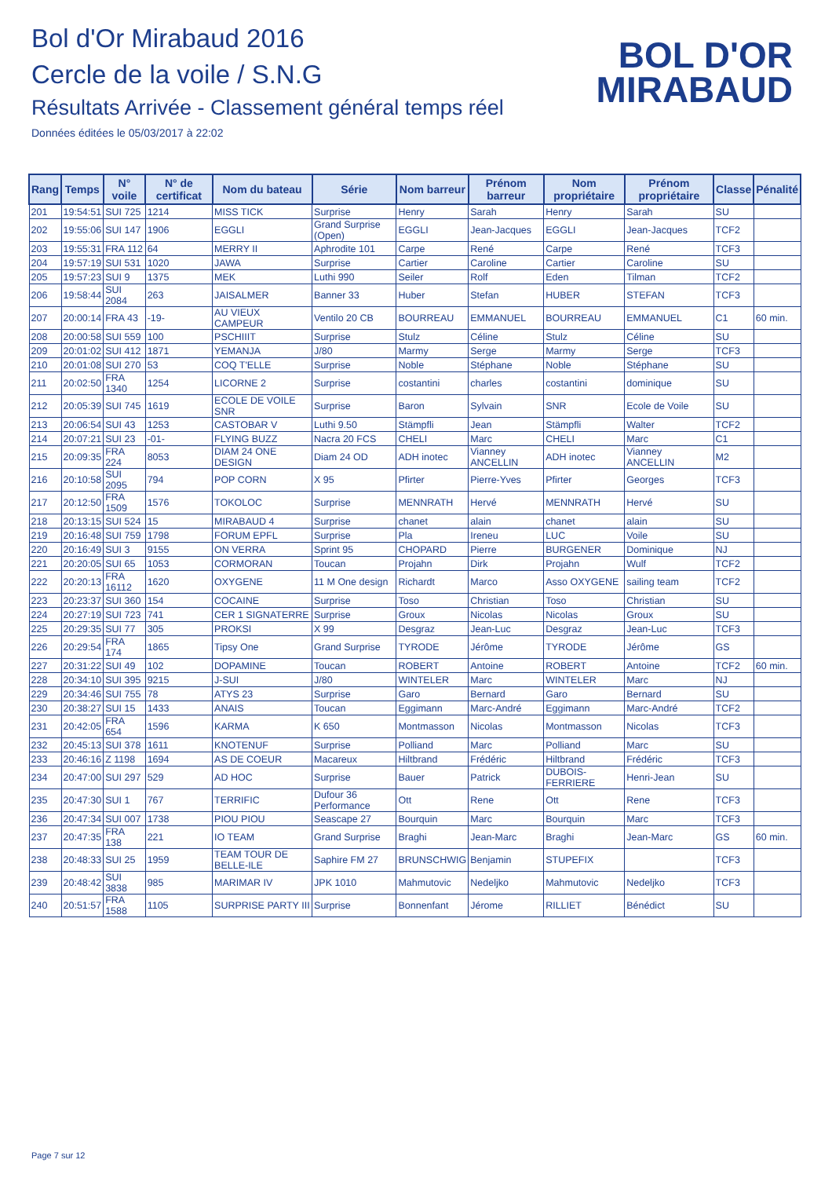Bol d'Or Mirabaud 2016
Cercle de la voile / S.N.G
Résultats Arrivée - Classement général temps réel
Données éditées le 05/03/2017 à 22:02
BOL D'OR
MIRABAUD
| Rang | Temps | N° voile | N° de certificat | Nom du bateau | Série | Nom barreur | Prénom barreur | Nom propriétaire | Prénom propriétaire | Classe | Pénalité |
| --- | --- | --- | --- | --- | --- | --- | --- | --- | --- | --- | --- |
| 201 | 19:54:51 | SUI 725 | 1214 | MISS TICK | Surprise | Henry | Sarah | Henry | Sarah | SU | |
| 202 | 19:55:06 | SUI 147 | 1906 | EGGLI | Grand Surprise (Open) | EGGLI | Jean-Jacques | EGGLI | Jean-Jacques | TCF2 | |
| 203 | 19:55:31 | FRA 112 | 64 | MERRY II | Aphrodite 101 | Carpe | René | Carpe | René | TCF3 | |
| 204 | 19:57:19 | SUI 531 | 1020 | JAWA | Surprise | Cartier | Caroline | Cartier | Caroline | SU | |
| 205 | 19:57:23 | SUI 9 | 1375 | MEK | Luthi 990 | Seiler | Rolf | Eden | Tilman | TCF2 | |
| 206 | 19:58:44 | SUI 2084 | 263 | JAISALMER | Banner 33 | Huber | Stefan | HUBER | STEFAN | TCF3 | |
| 207 | 20:00:14 | FRA 43 | -19- | AU VIEUX CAMPEUR | Ventilo 20 CB | BOURREAU | EMMANUEL | BOURREAU | EMMANUEL | C1 | 60 min. |
| 208 | 20:00:58 | SUI 559 | 100 | PSCHIIIT | Surprise | Stulz | Céline | Stulz | Céline | SU | |
| 209 | 20:01:02 | SUI 412 | 1871 | YEMANJA | J/80 | Marmy | Serge | Marmy | Serge | TCF3 | |
| 210 | 20:01:08 | SUI 270 | 53 | COQ T'ELLE | Surprise | Noble | Stéphane | Noble | Stéphane | SU | |
| 211 | 20:02:50 | FRA 1340 | 1254 | LICORNE 2 | Surprise | costantini | charles | costantini | dominique | SU | |
| 212 | 20:05:39 | SUI 745 | 1619 | ECOLE DE VOILE SNR | Surprise | Baron | Sylvain | SNR | Ecole de Voile | SU | |
| 213 | 20:06:54 | SUI 43 | 1253 | CASTOBAR V | Luthi 9.50 | Stämpfli | Jean | Stämpfli | Walter | TCF2 | |
| 214 | 20:07:21 | SUI 23 | -01- | FLYING BUZZ | Nacra 20 FCS | CHELI | Marc | CHELI | Marc | C1 | |
| 215 | 20:09:35 | FRA 224 | 8053 | DIAM 24 ONE DESIGN | Diam 24 OD | ADH inotec | Vianney ANCELLIN | ADH inotec | Vianney ANCELLIN | M2 | |
| 216 | 20:10:58 | SUI 2095 | 794 | POP CORN | X 95 | Pfirter | Pierre-Yves | Pfirter | Georges | TCF3 | |
| 217 | 20:12:50 | FRA 1509 | 1576 | TOKOLOC | Surprise | MENNRATH | Hervé | MENNRATH | Hervé | SU | |
| 218 | 20:13:15 | SUI 524 | 15 | MIRABAUD 4 | Surprise | chanet | alain | chanet | alain | SU | |
| 219 | 20:16:48 | SUI 759 | 1798 | FORUM EPFL | Surprise | Pla | Ireneu | LUC | Voile | SU | |
| 220 | 20:16:49 | SUI 3 | 9155 | ON VERRA | Sprint 95 | CHOPARD | Pierre | BURGENER | Dominique | NJ | |
| 221 | 20:20:05 | SUI 65 | 1053 | CORMORAN | Toucan | Projahn | Dirk | Projahn | Wulf | TCF2 | |
| 222 | 20:20:13 | FRA 16112 | 1620 | OXYGENE | 11 M One design | Richardt | Marco | Asso OXYGENE | sailing team | TCF2 | |
| 223 | 20:23:37 | SUI 360 | 154 | COCAINE | Surprise | Toso | Christian | Toso | Christian | SU | |
| 224 | 20:27:19 | SUI 723 | 741 | CER 1 SIGNATERRE | Surprise | Groux | Nicolas | Nicolas | Groux | SU | |
| 225 | 20:29:35 | SUI 77 | 305 | PROKSI | X 99 | Desgraz | Jean-Luc | Desgraz | Jean-Luc | TCF3 | |
| 226 | 20:29:54 | FRA 174 | 1865 | Tipsy One | Grand Surprise | TYRODE | Jérôme | TYRODE | Jérôme | GS | |
| 227 | 20:31:22 | SUI 49 | 102 | DOPAMINE | Toucan | ROBERT | Antoine | ROBERT | Antoine | TCF2 | 60 min. |
| 228 | 20:34:10 | SUI 395 | 9215 | J-SUI | J/80 | WINTELER | Marc | WINTELER | Marc | NJ | |
| 229 | 20:34:46 | SUI 755 | 78 | ATYS 23 | Surprise | Garo | Bernard | Garo | Bernard | SU | |
| 230 | 20:38:27 | SUI 15 | 1433 | ANAIS | Toucan | Eggimann | Marc-André | Eggimann | Marc-André | TCF2 | |
| 231 | 20:42:05 | FRA 654 | 1596 | KARMA | K 650 | Montmasson | Nicolas | Montmasson | Nicolas | TCF3 | |
| 232 | 20:45:13 | SUI 378 | 1611 | KNOTENUF | Surprise | Polliand | Marc | Polliand | Marc | SU | |
| 233 | 20:46:16 | Z 1198 | 1694 | AS DE COEUR | Macareux | Hiltbrand | Frédéric | Hiltbrand | Frédéric | TCF3 | |
| 234 | 20:47:00 | SUI 297 | 529 | AD HOC | Surprise | Bauer | Patrick | DUBOIS-FERRIERE | Henri-Jean | SU | |
| 235 | 20:47:30 | SUI 1 | 767 | TERRIFIC | Dufour 36 Performance | Ott | Rene | Ott | Rene | TCF3 | |
| 236 | 20:47:34 | SUI 007 | 1738 | PIOU PIOU | Seascape 27 | Bourquin | Marc | Bourquin | Marc | TCF3 | |
| 237 | 20:47:35 | FRA 138 | 221 | IO TEAM | Grand Surprise | Braghi | Jean-Marc | Braghi | Jean-Marc | GS | 60 min. |
| 238 | 20:48:33 | SUI 25 | 1959 | TEAM TOUR DE BELLE-ILE | Saphire FM 27 | BRUNSCHWIG | Benjamin | STUPEFIX | | TCF3 | |
| 239 | 20:48:42 | SUI 3838 | 985 | MARIMAR IV | JPK 1010 | Mahmutovic | Nedeljko | Mahmutovic | Nedeljko | TCF3 | |
| 240 | 20:51:57 | FRA 1588 | 1105 | SURPRISE PARTY III | Surprise | Bonnenfant | Jérome | RILLIET | Bénédict | SU | |
Page 7 sur 12